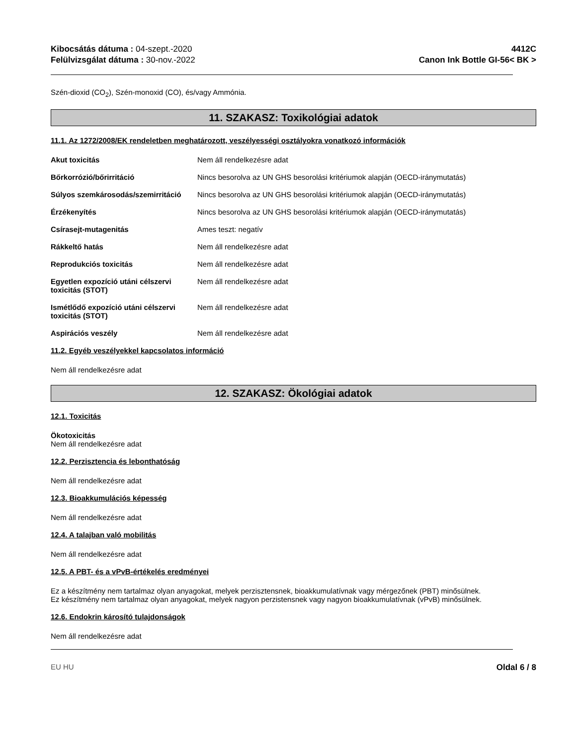Kibocsátás dátuma : 04-szept.-2020
Felülvizsgálat dátuma : 30-nov.-2022
4412C
Canon Ink Bottle GI-56< BK >
Szén-dioxid (CO<sub>2</sub>), Szén-monoxid (CO), és/vagy Ammónia.
11. SZAKASZ: Toxikológiai adatok
11.1. Az 1272/2008/EK rendeletben meghatározott, veszélyességi osztályokra vonatkozó információk
Akut toxicitás Nem áll rendelkezésre adat
Bőrkorrózió/bőrirritáció Nincs besorolva az UN GHS besorolási kritériumok alapján (OECD-iránymutatás)
Súlyos szemkárosodás/szemirritáció
Nincs besorolva az UN GHS besorolási kritériumok alapján (OECD-iránymutatás)
Érzékenyítés Nincs besorolva az UN GHS besorolási kritériumok alapján (OECD-iránymutatás)
Csírasejt-mutagenitás Ames teszt: negatív
Rákkeltő hatás Nem áll rendelkezésre adat
Reprodukciós toxicitás Nem áll rendelkezésre adat
Egyetlen expozíció utáni célszervi toxicitás (STOT)
Nem áll rendelkezésre adat
Ismétlődő expozíció utáni célszervi toxicitás (STOT)
Nem áll rendelkezésre adat
Aspirációs veszély Nem áll rendelkezésre adat
11.2. Egyéb veszélyekkel kapcsolatos információ
Nem áll rendelkezésre adat
12. SZAKASZ: Ökológiai adatok
12.1. Toxicitás
Ökotoxicitás
Nem áll rendelkezésre adat
12.2. Perzisztencia és lebonthatóság
Nem áll rendelkezésre adat
12.3. Bioakkumulációs képesség
Nem áll rendelkezésre adat
12.4. A talajban való mobilitás
Nem áll rendelkezésre adat
12.5. A PBT- és a vPvB-értékelés eredményei
Ez a készítmény nem tartalmaz olyan anyagokat, melyek perzisztensnek, bioakkumulatívnak vagy mérgezőnek (PBT) minősülnek.
Ez készítmény nem tartalmaz olyan anyagokat, melyek nagyon perzistensnek vagy nagyon bioakkumulatívnak (vPvB) minősülnek.
12.6. Endokrin károsító tulajdonságok
Nem áll rendelkezésre adat
EU HU Oldal 6 / 8